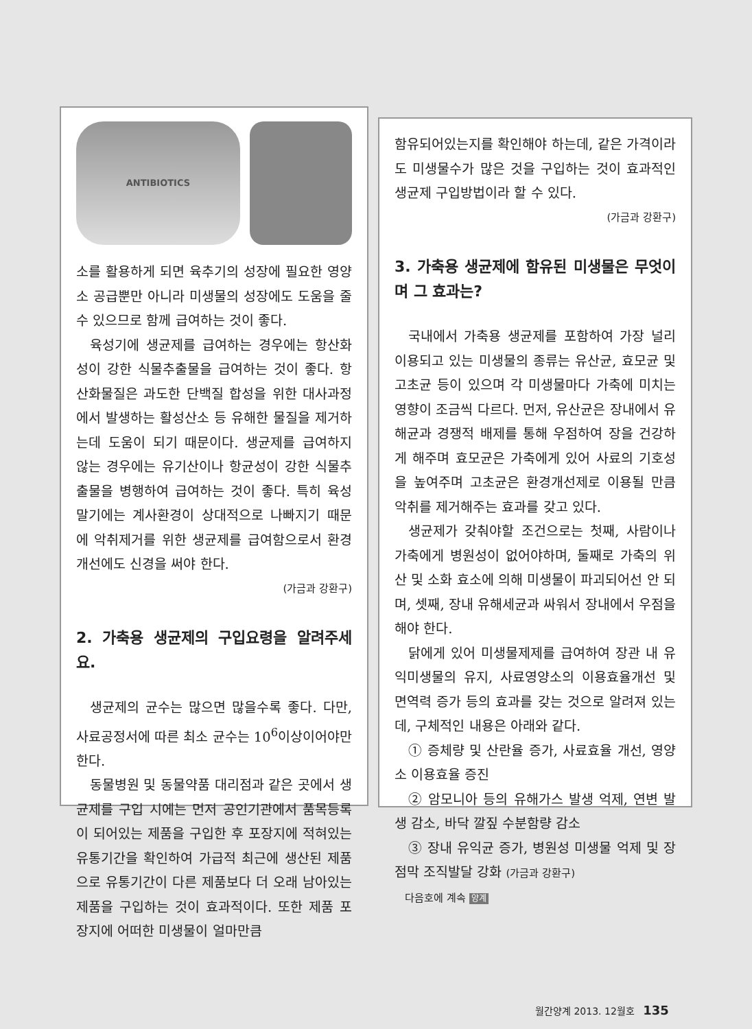ANTIBIOTICS
소를 활용하게 되면 육추기의 성장에 필요한 영양소 공급뿐만 아니라 미생물의 성장에도 도움을 줄 수 있으므로 함께 급여하는 것이 좋다.
육성기에 생균제를 급여하는 경우에는 항산화성이 강한 식물추출물을 급여하는 것이 좋다. 항산화물질은 과도한 단백질 합성을 위한 대사과정에서 발생하는 활성산소 등 유해한 물질을 제거하는데 도움이 되기 때문이다. 생균제를 급여하지 않는 경우에는 유기산이나 항균성이 강한 식물추출물을 병행하여 급여하는 것이 좋다. 특히 육성 말기에는 계사환경이 상대적으로 나빠지기 때문에 악취제거를 위한 생균제를 급여함으로서 환경개선에도 신경을 써야 한다.
(가금과 강환구)
2. 가축용 생균제의 구입요령을 알려주세요.
생균제의 균수는 많으면 많을수록 좋다. 다만, 사료공정서에 따른 최소 균수는 10<sup>6</sup>이상이어야만 한다.
동물병원 및 동물약품 대리점과 같은 곳에서 생균제를 구입 시에는 먼저 공인기관에서 품목등록이 되어있는 제품을 구입한 후 포장지에 적혀있는 유통기간을 확인하여 가급적 최근에 생산된 제품으로 유통기간이 다른 제품보다 더 오래 남아있는 제품을 구입하는 것이 효과적이다. 또한 제품 포장지에 어떠한 미생물이 얼마만큼
함유되어있는지를 확인해야 하는데, 같은 가격이라도 미생물수가 많은 것을 구입하는 것이 효과적인 생균제 구입방법이라 할 수 있다.
(가금과 강환구)
3. 가축용 생균제에 함유된 미생물은 무엇이며 그 효과는?
국내에서 가축용 생균제를 포함하여 가장 널리 이용되고 있는 미생물의 종류는 유산균, 효모균 및 고초균 등이 있으며 각 미생물마다 가축에 미치는 영향이 조금씩 다르다. 먼저, 유산균은 장내에서 유해균과 경쟁적 배제를 통해 우점하여 장을 건강하게 해주며 효모균은 가축에게 있어 사료의 기호성을 높여주며 고초균은 환경개선제로 이용될 만큼 악취를 제거해주는 효과를 갖고 있다.
생균제가 갖춰야할 조건으로는 첫째, 사람이나 가축에게 병원성이 없어야하며, 둘째로 가축의 위산 및 소화 효소에 의해 미생물이 파괴되어선 안 되며, 셋째, 장내 유해세균과 싸워서 장내에서 우점을 해야 한다.
닭에게 있어 미생물제제를 급여하여 장관 내 유익미생물의 유지, 사료영양소의 이용효율개선 및 면역력 증가 등의 효과를 갖는 것으로 알려져 있는데, 구체적인 내용은 아래와 같다.
① 증체량 및 산란율 증가, 사료효율 개선, 영양소 이용효율 증진
② 암모니아 등의 유해가스 발생 억제, 연변 발생 감소, 바닥 깔짚 수분함량 감소
③ 장내 유익균 증가, 병원성 미생물 억제 및 장점막 조직발달 강화 (가금과 강환구)
다음호에 계속 양계
월간양계 2013. 12월호 135